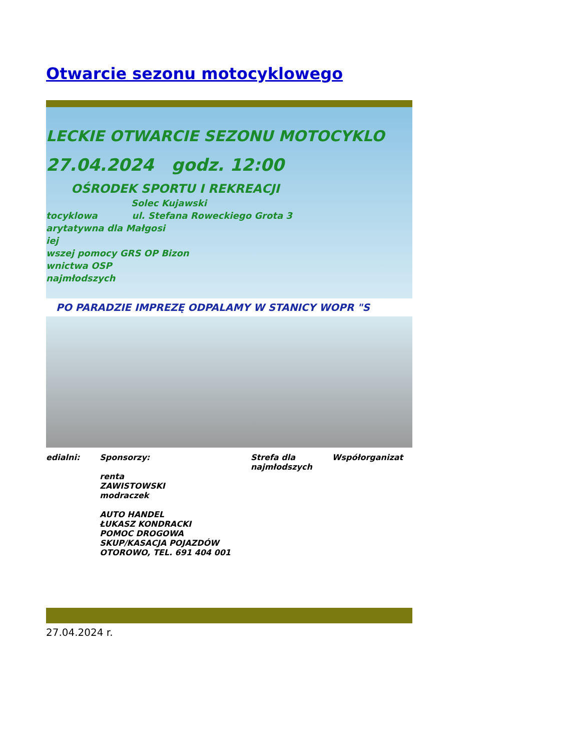Otwarcie sezonu motocyklowego
LECKIE OTWARCIE SEZONU MOTOCYKLO
27.04.2024 godz. 12:00
OŚRODEK SPORTU I REKREACJI
Solec Kujawski
tocyklowa ul. Stefana Roweckiego Grota 3
arytatywna dla Małgosi
iej
wszej pomocy GRS OP Bizon
wnictwa OSP
najmłodszych
PO PARADZIE IMPREZĘ ODPALAMY W STANICY WOPR "S
edialni: Sponsorzy:
renta
ZAWISTOWSKI
modraczek
AUTO HANDEL
ŁUKASZ KONDRACKI
POMOC DROGOWA
SKUP/KASACJA POJAZDÓW
OTOROWO, TEL. 691 404 001
Strefa dla
najmłodszych
Współorganizat
27.04.2024 r.